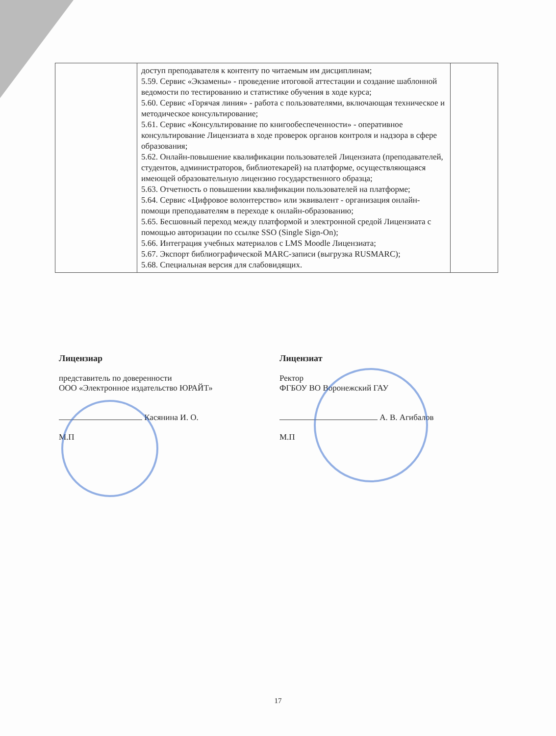| | доступ преподавателя к контенту по читаемым им дисциплинам; 5.59. Сервис «Экзамены» - проведение итоговой аттестации и создание шаблонной ведомости по тестированию и статистике обучения в ходе курса; 5.60. Сервис «Горячая линия» - работа с пользователями, включающая техническое и методическое консультирование; 5.61. Сервис «Консультирование по книгообеспеченности» - оперативное консультирование Лицензиата в ходе проверок органов контроля и надзора в сфере образования; 5.62. Онлайн-повышение квалификации пользователей Лицензиата (преподавателей, студентов, администраторов, библиотекарей) на платформе, осуществляющаяся имеющей образовательную лицензию государственного образца; 5.63. Отчетность о повышении квалификации пользователей на платформе; 5.64. Сервис «Цифровое волонтерство» или эквивалент - организация онлайн-помощи преподавателям в переходе к онлайн-образованию; 5.65. Бесшовный переход между платформой и электронной средой Лицензиата с помощью авторизации по ссылке SSO (Single Sign-On); 5.66. Интеграция учебных материалов с LMS Moodle Лицензиата; 5.67. Экспорт библиографической MARC-записи (выгрузка RUSMARC); 5.68. Специальная версия для слабовидящих. | |
Лицензиар
представитель по доверенности
ООО «Электронное издательство ЮРАЙТ»
Касянина И. О.
М.П
Лицензиат
Ректор
ФГБОУ ВО Воронежский ГАУ
А. В. Агибалов
М.П
17